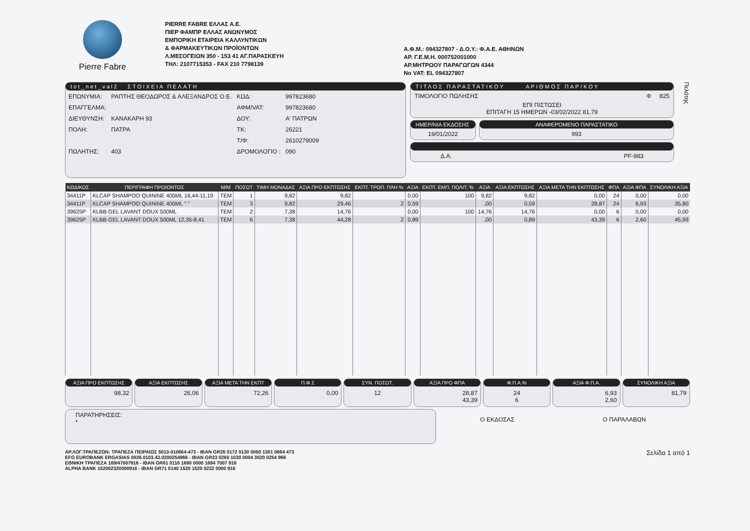Pierre Fabre
PIERRE FABRE ΕΛΛΑΣ Α.Ε.
ΠΙΕΡ ΦΑΜΠΡ ΕΛΛΑΣ ΑΝΩΝΥΜΟΣ
ΕΜΠΟΡΙΚΗ ΕΤΑΙΡΕΙΑ ΚΑΛΛΥΝΤΙΚΩΝ
& ΦΑΡΜΑΚΕΥΤΙΚΩΝ ΠΡΟΪΟΝΤΩΝ
Λ.ΜΕΣΟΓΕΙΩΝ 350 - 153 41 ΑΓ.ΠΑΡΑΣΚΕΥΗ
ΤΗΛ: 2107715353 - FAX 210 7798139
Α.Φ.Μ.: 094327807 - Δ.Ο.Υ.: Φ.Α.Ε. ΑΘΗΝΩΝ
ΑΡ. Γ.Ε.Μ.Η. 000752001000
ΑΡ.ΜΗΤΡΩΟΥ ΠΑΡΑΓΩΓΩΝ 4344
No VAT: EL 094327807
tot_net_val2 ΣΤΟΙΧΕΙΑ ΠΕΛΑΤΗ
| ΕΠΩΝΥΜΙΑ: | ΡΑΠΤΗΣ ΘΕΟΔΩΡΟΣ & ΑΛΕΞΑΝΔΡΟΣ Ο.Ε. | ΚΩΔ: | 997823680 |
| ΕΠΑΓΓΕΛΜΑ: | | ΑΦΜ/VAT: | 997823680 |
| ΔΙΕΥΘΥΝΣΗ: | ΚΑΝΑΚΑΡΗ 93 | ΔΟΥ: | Α' ΠΑΤΡΩΝ |
| ΠΟΛΗ: | ΠΑΤΡΑ | ΤΚ: | 26221 |
| | | Τ/Φ: | 2610279009 |
| ΠΩΛΗΤΗΣ: | 403 | ΔΡΟΜΟΛΟΓΙΟ : | 090 |
ΤΙΤΛΟΣ ΠΑΡΑΣΤΑΤΙΚΟΥ ΑΡΙΘΜΟΣ ΠΑΡ/ΚΟΥ
ΤΙΜΟΛΟΓΙΟ ΠΩΛΗΣΗΣ Φ 825
ΕΠΙ ΠΙΣΤΩΣΕΙ
ΕΠΙΤΑΓΗ 15 ΗΜΕΡΩΝ -03/02/2022 81,79
ΗΜΕΡ/ΝΙΑ ΕΚΔΟΣΗΣ
19/01/2022
ΑΝΑΦΕΡΟΜΕΝΟ ΠΑΡΑΣΤΑΤΙΚΟ
993
Δ.Α. PF-983
Πελάτης
| ΚΩΔΙΚΟΣ | ΠΕΡΙΓΡΑΦΗ ΠΡΟΙΟΝΤΟΣ | Μ/Μ | ΠΟΣΟΤ | ΤΙΜΗ ΜΟΝΑΔΑΣ | ΑΞΙΑ ΠΡΟ ΕΚΠΤΩΣΗΣ | ΕΚΠΤ. ΤΡΟΠ. ΠΛΗ % | ΑΞΙΑ | ΕΚΠΤ. ΕΜΠ. ΠΟΛΙΤ. % | ΑΞΙΑ | ΑΞΙΑ ΕΚΠΤΩΣΗΣ | ΑΞΙΑ ΜΕΤΑ ΤΗΝ ΕΚΠΤΩΣΗΣ | ΦΠΑ | ΑΞΙΑ ΦΠΑ | ΣΥΝΟΛΙΚΗ ΑΞΙΑ |
| --- | --- | --- | --- | --- | --- | --- | --- | --- | --- | --- | --- | --- | --- | --- |
| 34411P | KLCAP SHAMPOO QUININE 400ML 16,44-11,19 | TEM | 1 | 9,82 | 9,82 | | 0,00 | 100 | 9,82 | 9,82 | 0,00 | 24 | 0,00 | 0,00 |
| 34411P | KLCAP SHAMPOO QUININE 400ML " " | TEM | 3 | 9,82 | 29,46 | 2 | 0,59 | | ,00 | 0,59 | 28,87 | 24 | 6,93 | 35,80 |
| 39625P | KLBB GEL LAVANT DOUX 500ML | TEM | 2 | 7,38 | 14,76 | | 0,00 | 100 | 14,76 | 14,76 | 0,00 | 6 | 0,00 | 0,00 |
| 39625P | KLBB GEL LAVANT DOUX 500ML 12,35-8,41 | TEM | 6 | 7,38 | 44,28 | 2 | 0,89 | | ,00 | 0,89 | 43,39 | 6 | 2,60 | 45,99 |
ΑΞΙΑ ΠΡΟ ΕΚΠΤΩΣΗΣ
98,32
ΑΞΙΑ ΕΚΠΤΩΣΗΣ
26,06
ΑΞΙΑ ΜΕΤΑ ΤΗΝ ΕΚΠΤ
72,26
Π.Φ.Σ
0,00
ΣΥΝ. ΠΟΣΟΤ.
12
ΑΞΙΑ ΠΡΟ ΦΠΑ
28,87
43,39
Φ.Π.Α.%
24
6
ΑΞΙΑ Φ.Π.Α.
6,93
2,60
ΣΥΝΟΛΙΚΗ ΑΞΙΑ
81,79
ΠΑΡΑΤΗΡΗΣΕΙΣ:
*
Ο ΕΚΔΟΣΑΣ Ο ΠΑΡΑΛΑΒΩΝ
ΑΡ.ΛΟΓ.ΤΡΑΠΕΖΩΝ: ΤΡΑΠΕΖΑ ΠΕΙΡΑΙΩΣ 5013-010664-473 - IBAN GR26 0172 0130 0050 1301 0664 473
EFG EUROBANK ERGASIAS 0026.0103.43.0200254966 - IBAN GR33 0260 1030 0004 3020 0254 966
ΕΘΝΙΚΗ ΤΡΑΠΕΖΑ 169/47007916 - IBAN GR61 0110 1690 0000 1694 7007 916
ALPHA BANK 152002320000916 - IBAN GR71 0140 1520 1520 0232 0000 916
Σελίδα 1 από 1